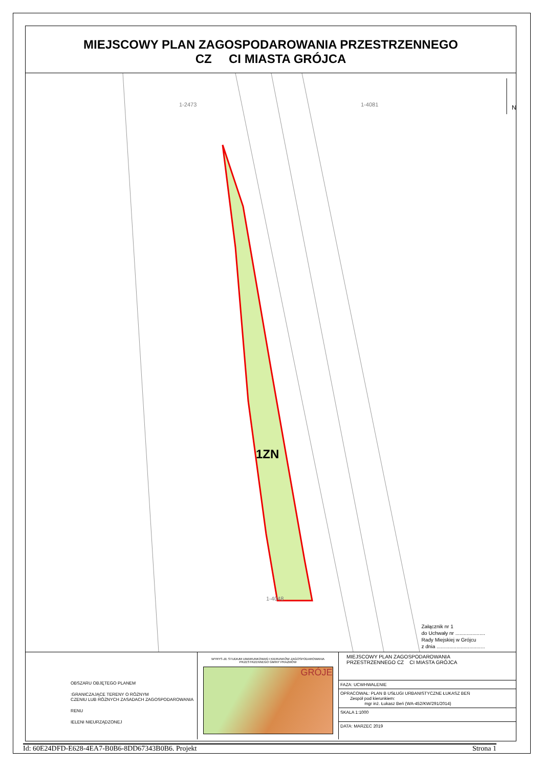MIEJSCOWY PLAN ZAGOSPODAROWANIA PRZESTRZENNEGO
CZ CI MIASTA GRÓJCA
N
1-2473 1-4081
1ZN
1-4048
Załącznik nr 1
do Uchwały nr .....................
Rady Miejskiej w Grójcu
z dnia ..................................
OBSZARU OBJĘTEGO PLANEM
:GRANICZAJĄCE TERENY O RÓŻNYM
CZENIU LUB RÓŻNYCH ZASADACH ZAGOSPODAROWANIA
RENU
IELENI NIEURZĄDZONEJ
WYRYS ZE STUDIUM UWARUNKOWAŃ I KIERUNKÓW ZAGOSPODAROWANIA
PRZESTRZENNEGO GMINY PRAŻMÓW
GRÓJE
MIEJSCOWY PLAN ZAGOSPODAROWANIA
PRZESTRZENNEGO CZ CI MIASTA GRÓJCA
FAZA: UCWHWALENIE
OPRACOWAŁ: PLAN B USŁUGI URBANISTYCZNE ŁUKASZ BEŃ
Zespół pod kierunkiem:
mgr inż. Łukasz Beń (WA-452/KW/291/2014)
SKALA 1:1000
DATA: MARZEC 2019
Id: 60E24DFD-E628-4EA7-B0B6-8DD67343B0B6. Projekt Strona 1